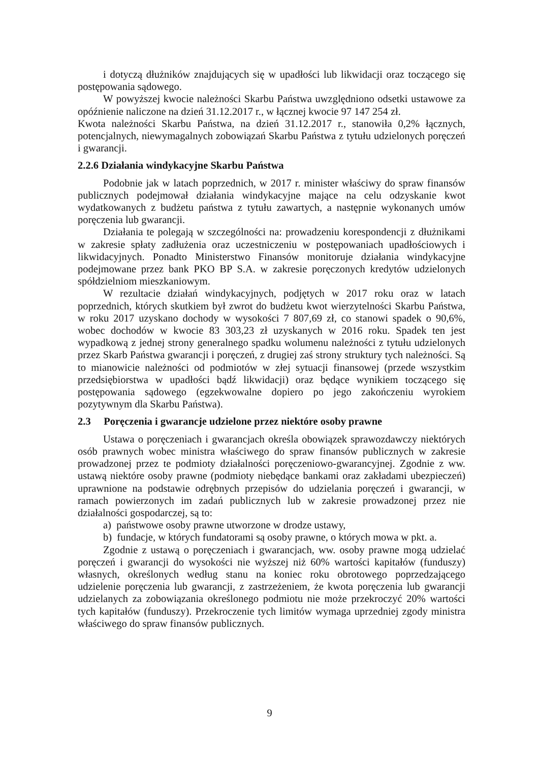i dotyczą dłużników znajdujących się w upadłości lub likwidacji oraz toczącego się postępowania sądowego.
W powyższej kwocie należności Skarbu Państwa uwzględniono odsetki ustawowe za opóźnienie naliczone na dzień 31.12.2017 r., w łącznej kwocie 97 147 254 zł.
Kwota należności Skarbu Państwa, na dzień 31.12.2017 r., stanowiła 0,2% łącznych, potencjalnych, niewymagalnych zobowiązań Skarbu Państwa z tytułu udzielonych poręczeń i gwarancji.
2.2.6 Działania windykacyjne Skarbu Państwa
Podobnie jak w latach poprzednich, w 2017 r. minister właściwy do spraw finansów publicznych podejmował działania windykacyjne mające na celu odzyskanie kwot wydatkowanych z budżetu państwa z tytułu zawartych, a następnie wykonanych umów poręczenia lub gwarancji.
Działania te polegają w szczególności na: prowadzeniu korespondencji z dłużnikami w zakresie spłaty zadłużenia oraz uczestniczeniu w postępowaniach upadłościowych i likwidacyjnych. Ponadto Ministerstwo Finansów monitoruje działania windykacyjne podejmowane przez bank PKO BP S.A. w zakresie poręczonych kredytów udzielonych spółdzielniom mieszkaniowym.
W rezultacie działań windykacyjnych, podjętych w 2017 roku oraz w latach poprzednich, których skutkiem był zwrot do budżetu kwot wierzytelności Skarbu Państwa, w roku 2017 uzyskano dochody w wysokości 7 807,69 zł, co stanowi spadek o 90,6%, wobec dochodów w kwocie 83 303,23 zł uzyskanych w 2016 roku. Spadek ten jest wypadkową z jednej strony generalnego spadku wolumenu należności z tytułu udzielonych przez Skarb Państwa gwarancji i poręczeń, z drugiej zaś strony struktury tych należności. Są to mianowicie należności od podmiotów w złej sytuacji finansowej (przede wszystkim przedsiębiorstwa w upadłości bądź likwidacji) oraz będące wynikiem toczącego się postępowania sądowego (egzekwowalne dopiero po jego zakończeniu wyrokiem pozytywnym dla Skarbu Państwa).
2.3 Poręczenia i gwarancje udzielone przez niektóre osoby prawne
Ustawa o poręczeniach i gwarancjach określa obowiązek sprawozdawczy niektórych osób prawnych wobec ministra właściwego do spraw finansów publicznych w zakresie prowadzonej przez te podmioty działalności poręczeniowo-gwarancyjnej. Zgodnie z ww. ustawą niektóre osoby prawne (podmioty niebędące bankami oraz zakładami ubezpieczeń) uprawnione na podstawie odrębnych przepisów do udzielania poręczeń i gwarancji, w ramach powierzonych im zadań publicznych lub w zakresie prowadzonej przez nie działalności gospodarczej, są to:
a) państwowe osoby prawne utworzone w drodze ustawy,
b) fundacje, w których fundatorami są osoby prawne, o których mowa w pkt. a.
Zgodnie z ustawą o poręczeniach i gwarancjach, ww. osoby prawne mogą udzielać poręczeń i gwarancji do wysokości nie wyższej niż 60% wartości kapitałów (funduszy) własnych, określonych według stanu na koniec roku obrotowego poprzedzającego udzielenie poręczenia lub gwarancji, z zastrzeżeniem, że kwota poręczenia lub gwarancji udzielanych za zobowiązania określonego podmiotu nie może przekroczyć 20% wartości tych kapitałów (funduszy). Przekroczenie tych limitów wymaga uprzedniej zgody ministra właściwego do spraw finansów publicznych.
9